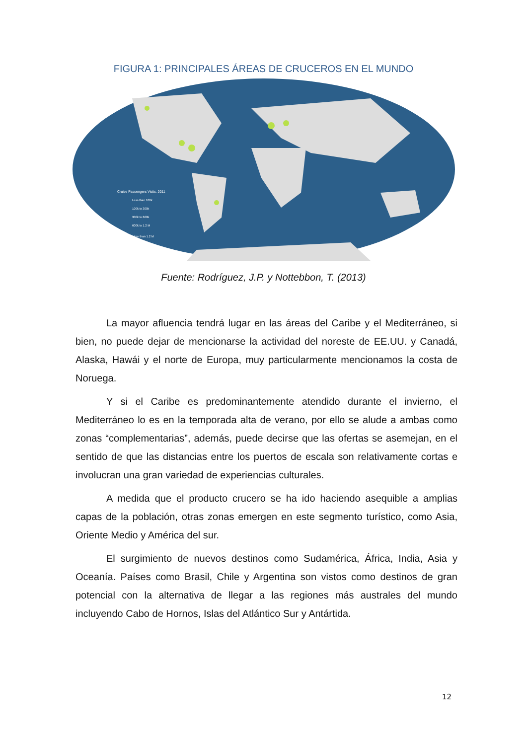FIGURA 1: PRINCIPALES ÁREAS DE CRUCEROS EN EL MUNDO
Cruise Passengers Visits, 2011
Less than 100k
100k to 300k
300k to 600k
600k to 1.2 M
More than 1.2 M
Fuente: Rodríguez, J.P. y Nottebbon, T. (2013)
La mayor afluencia tendrá lugar en las áreas del Caribe y el Mediterráneo, si bien, no puede dejar de mencionarse la actividad del noreste de EE.UU. y Canadá, Alaska, Hawái y el norte de Europa, muy particularmente mencionamos la costa de Noruega.
Y si el Caribe es predominantemente atendido durante el invierno, el Mediterráneo lo es en la temporada alta de verano, por ello se alude a ambas como zonas “complementarias”, además, puede decirse que las ofertas se asemejan, en el sentido de que las distancias entre los puertos de escala son relativamente cortas e involucran una gran variedad de experiencias culturales.
A medida que el producto crucero se ha ido haciendo asequible a amplias capas de la población, otras zonas emergen en este segmento turístico, como Asia, Oriente Medio y América del sur.
El surgimiento de nuevos destinos como Sudamérica, África, India, Asia y Oceanía. Países como Brasil, Chile y Argentina son vistos como destinos de gran potencial con la alternativa de llegar a las regiones más australes del mundo incluyendo Cabo de Hornos, Islas del Atlántico Sur y Antártida.
12